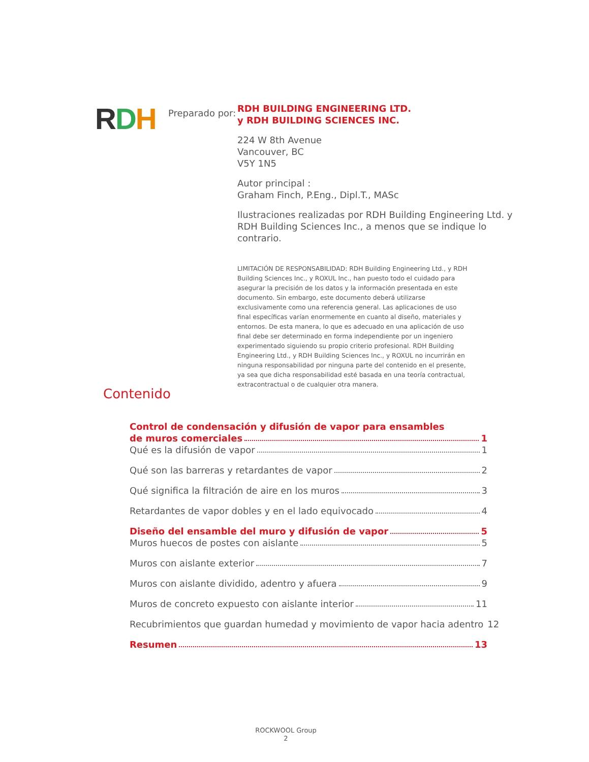RDH
Preparado por:
RDH BUILDING ENGINEERING LTD.
y RDH BUILDING SCIENCES INC.
224 W 8th Avenue
Vancouver, BC
V5Y 1N5
Autor principal :
Graham Finch, P.Eng., Dipl.T., MASc
Ilustraciones realizadas por RDH Building Engineering Ltd. y RDH Building Sciences Inc., a menos que se indique lo contrario.
LIMITACIÓN DE RESPONSABILIDAD: RDH Building Engineering Ltd., y RDH Building Sciences Inc., y ROXUL Inc., han puesto todo el cuidado para asegurar la precisión de los datos y la información presentada en este documento. Sin embargo, este documento deberá utilizarse exclusivamente como una referencia general. Las aplicaciones de uso final específicas varían enormemente en cuanto al diseño, materiales y entornos. De esta manera, lo que es adecuado en una aplicación de uso final debe ser determinado en forma independiente por un ingeniero experimentado siguiendo su propio criterio profesional. RDH Building Engineering Ltd., y RDH Building Sciences Inc., y ROXUL no incurrirán en ninguna responsabilidad por ninguna parte del contenido en el presente, ya sea que dicha responsabilidad esté basada en una teoría contractual, extracontractual o de cualquier otra manera.
Contenido
Control de condensación y difusión de vapor para ensambles
de muros comerciales 1
Qué es la difusión de vapor 1
Qué son las barreras y retardantes de vapor 2
Qué significa la filtración de aire en los muros 3
Retardantes de vapor dobles y en el lado equivocado 4
Diseño del ensamble del muro y difusión de vapor 5
Muros huecos de postes con aislante 5
Muros con aislante exterior 7
Muros con aislante dividido, adentro y afuera 9
Muros de concreto expuesto con aislante interior 11
Recubrimientos que guardan humedad y movimiento de vapor hacia adentro 12
Resumen 13
ROCKWOOL Group
2